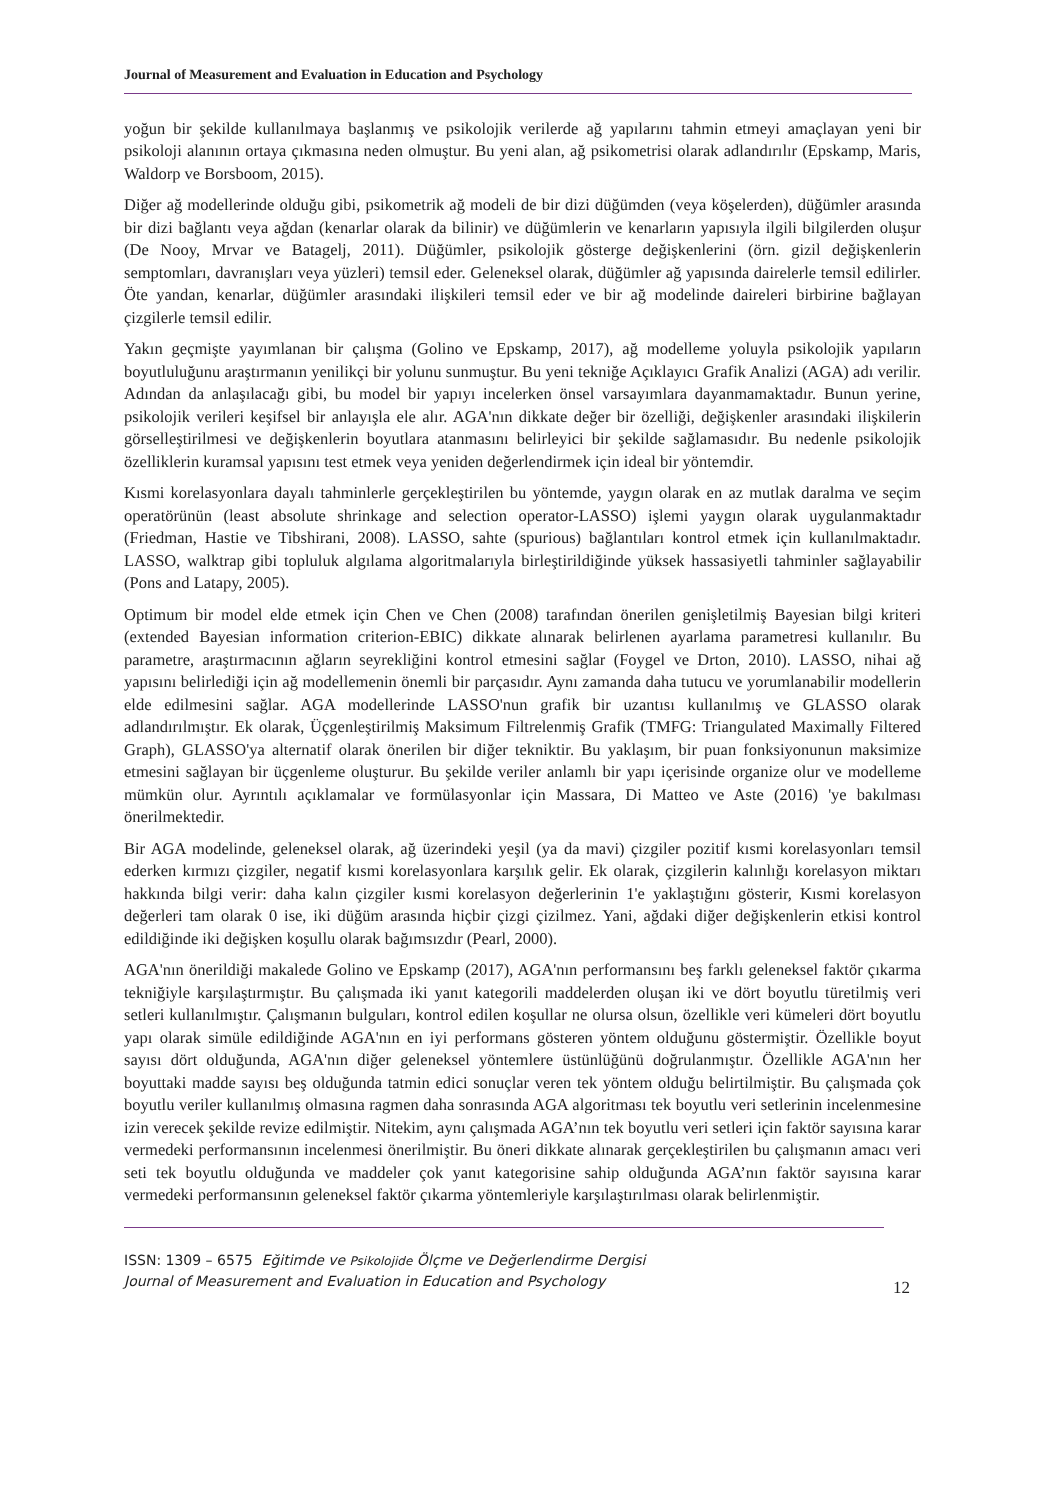Journal of Measurement and Evaluation in Education and Psychology
yoğun bir şekilde kullanılmaya başlanmış ve psikolojik verilerde ağ yapılarını tahmin etmeyi amaçlayan yeni bir psikoloji alanının ortaya çıkmasına neden olmuştur. Bu yeni alan, ağ psikometrisi olarak adlandırılır (Epskamp, Maris, Waldorp ve Borsboom, 2015).
Diğer ağ modellerinde olduğu gibi, psikometrik ağ modeli de bir dizi düğümden (veya köşelerden), düğümler arasında bir dizi bağlantı veya ağdan (kenarlar olarak da bilinir) ve düğümlerin ve kenarların yapısıyla ilgili bilgilerden oluşur (De Nooy, Mrvar ve Batagelj, 2011). Düğümler, psikolojik gösterge değişkenlerini (örn. gizil değişkenlerin semptomları, davranışları veya yüzleri) temsil eder. Geleneksel olarak, düğümler ağ yapısında dairelerle temsil edilirler. Öte yandan, kenarlar, düğümler arasındaki ilişkileri temsil eder ve bir ağ modelinde daireleri birbirine bağlayan çizgilerle temsil edilir.
Yakın geçmişte yayımlanan bir çalışma (Golino ve Epskamp, 2017), ağ modelleme yoluyla psikolojik yapıların boyutluluğunu araştırmanın yenilikçi bir yolunu sunmuştur. Bu yeni tekniğe Açıklayıcı Grafik Analizi (AGA) adı verilir. Adından da anlaşılacağı gibi, bu model bir yapıyı incelerken önsel varsayımlara dayanmamaktadır. Bunun yerine, psikolojik verileri keşifsel bir anlayışla ele alır. AGA'nın dikkate değer bir özelliği, değişkenler arasındaki ilişkilerin görselleştirilmesi ve değişkenlerin boyutlara atanmasını belirleyici bir şekilde sağlamasıdır. Bu nedenle psikolojik özelliklerin kuramsal yapısını test etmek veya yeniden değerlendirmek için ideal bir yöntemdir.
Kısmi korelasyonlara dayalı tahminlerle gerçekleştirilen bu yöntemde, yaygın olarak en az mutlak daralma ve seçim operatörünün (least absolute shrinkage and selection operator-LASSO) işlemi yaygın olarak uygulanmaktadır (Friedman, Hastie ve Tibshirani, 2008). LASSO, sahte (spurious) bağlantıları kontrol etmek için kullanılmaktadır. LASSO, walktrap gibi topluluk algılama algoritmalarıyla birleştirildiğinde yüksek hassasiyetli tahminler sağlayabilir (Pons and Latapy, 2005).
Optimum bir model elde etmek için Chen ve Chen (2008) tarafından önerilen genişletilmiş Bayesian bilgi kriteri (extended Bayesian information criterion-EBIC) dikkate alınarak belirlenen ayarlama parametresi kullanılır. Bu parametre, araştırmacının ağların seyrekliğini kontrol etmesini sağlar (Foygel ve Drton, 2010). LASSO, nihai ağ yapısını belirlediği için ağ modellemenin önemli bir parçasıdır. Aynı zamanda daha tutucu ve yorumlanabilir modellerin elde edilmesini sağlar. AGA modellerinde LASSO'nun grafik bir uzantısı kullanılmış ve GLASSO olarak adlandırılmıştır. Ek olarak, Üçgenleştirilmiş Maksimum Filtrelenmiş Grafik (TMFG: Triangulated Maximally Filtered Graph), GLASSO'ya alternatif olarak önerilen bir diğer tekniktir. Bu yaklaşım, bir puan fonksiyonunun maksimize etmesini sağlayan bir üçgenleme oluşturur. Bu şekilde veriler anlamlı bir yapı içerisinde organize olur ve modelleme mümkün olur. Ayrıntılı açıklamalar ve formülasyonlar için Massara, Di Matteo ve Aste (2016) 'ye bakılması önerilmektedir.
Bir AGA modelinde, geleneksel olarak, ağ üzerindeki yeşil (ya da mavi) çizgiler pozitif kısmi korelasyonları temsil ederken kırmızı çizgiler, negatif kısmi korelasyonlara karşılık gelir. Ek olarak, çizgilerin kalınlığı korelasyon miktarı hakkında bilgi verir: daha kalın çizgiler kısmi korelasyon değerlerinin 1'e yaklaştığını gösterir, Kısmi korelasyon değerleri tam olarak 0 ise, iki düğüm arasında hiçbir çizgi çizilmez. Yani, ağdaki diğer değişkenlerin etkisi kontrol edildiğinde iki değişken koşullu olarak bağımsızdır (Pearl, 2000).
AGA'nın önerildiği makalede Golino ve Epskamp (2017), AGA'nın performansını beş farklı geleneksel faktör çıkarma tekniğiyle karşılaştırmıştır. Bu çalışmada iki yanıt kategorili maddelerden oluşan iki ve dört boyutlu türetilmiş veri setleri kullanılmıştır. Çalışmanın bulguları, kontrol edilen koşullar ne olursa olsun, özellikle veri kümeleri dört boyutlu yapı olarak simüle edildiğinde AGA'nın en iyi performans gösteren yöntem olduğunu göstermiştir. Özellikle boyut sayısı dört olduğunda, AGA'nın diğer geleneksel yöntemlere üstünlüğünü doğrulanmıştır. Özellikle AGA'nın her boyuttaki madde sayısı beş olduğunda tatmin edici sonuçlar veren tek yöntem olduğu belirtilmiştir. Bu çalışmada çok boyutlu veriler kullanılmış olmasına ragmen daha sonrasında AGA algoritması tek boyutlu veri setlerinin incelenmesine izin verecek şekilde revize edilmiştir. Nitekim, aynı çalışmada AGA’nın tek boyutlu veri setleri için faktör sayısına karar vermedeki performansının incelenmesi önerilmiştir. Bu öneri dikkate alınarak gerçekleştirilen bu çalışmanın amacı veri seti tek boyutlu olduğunda ve maddeler çok yanıt kategorisine sahip olduğunda AGA’nın faktör sayısına karar vermedeki performansının geleneksel faktör çıkarma yöntemleriyle karşılaştırılması olarak belirlenmiştir.
ISSN: 1309 – 6575 Eğitimde ve Psikolojide Ölçme ve Değerlendirme Dergisi
Journal of Measurement and Evaluation in Education and Psychology
12